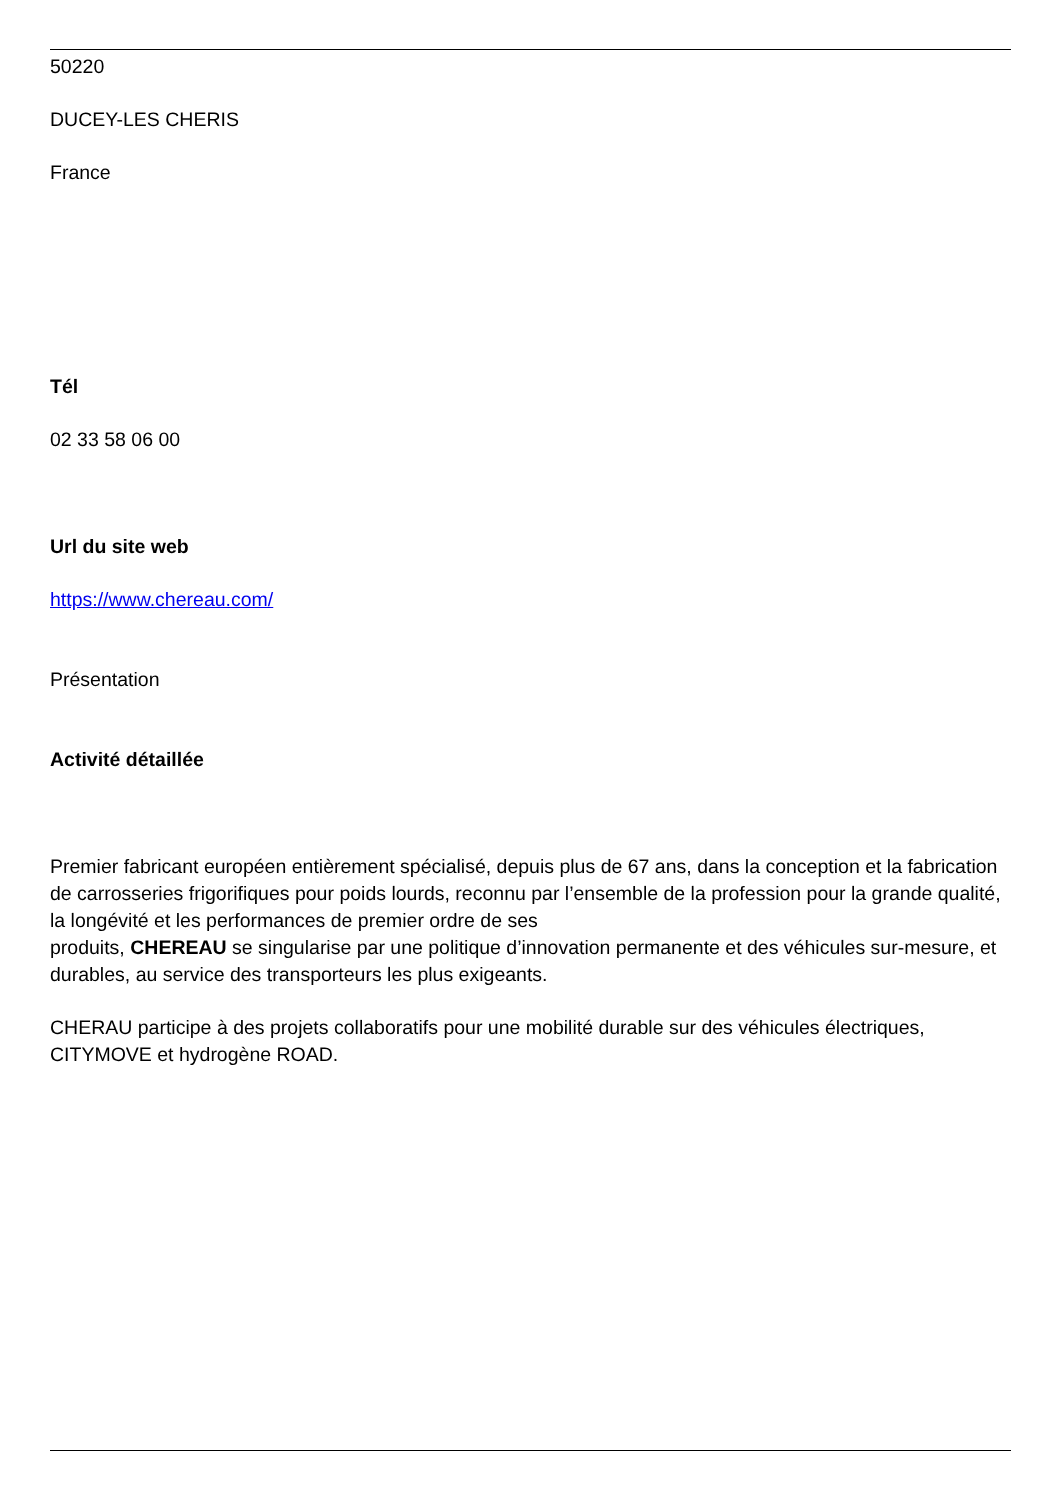50220
DUCEY-LES CHERIS
France
Tél
02 33 58 06 00
Url du site web
https://www.chereau.com/
Présentation
Activité détaillée
Premier fabricant européen entièrement spécialisé, depuis plus de 67 ans, dans la conception et la fabrication de carrosseries frigorifiques pour poids lourds, reconnu par l’ensemble de la profession pour la grande qualité, la longévité et les performances de premier ordre de ses
produits, CHEREAU se singularise par une politique d’innovation permanente et des véhicules sur-mesure, et durables, au service des transporteurs les plus exigeants.
CHERAU participe à des projets collaboratifs pour une mobilité durable sur des véhicules électriques, CITYMOVE et hydrogène ROAD.